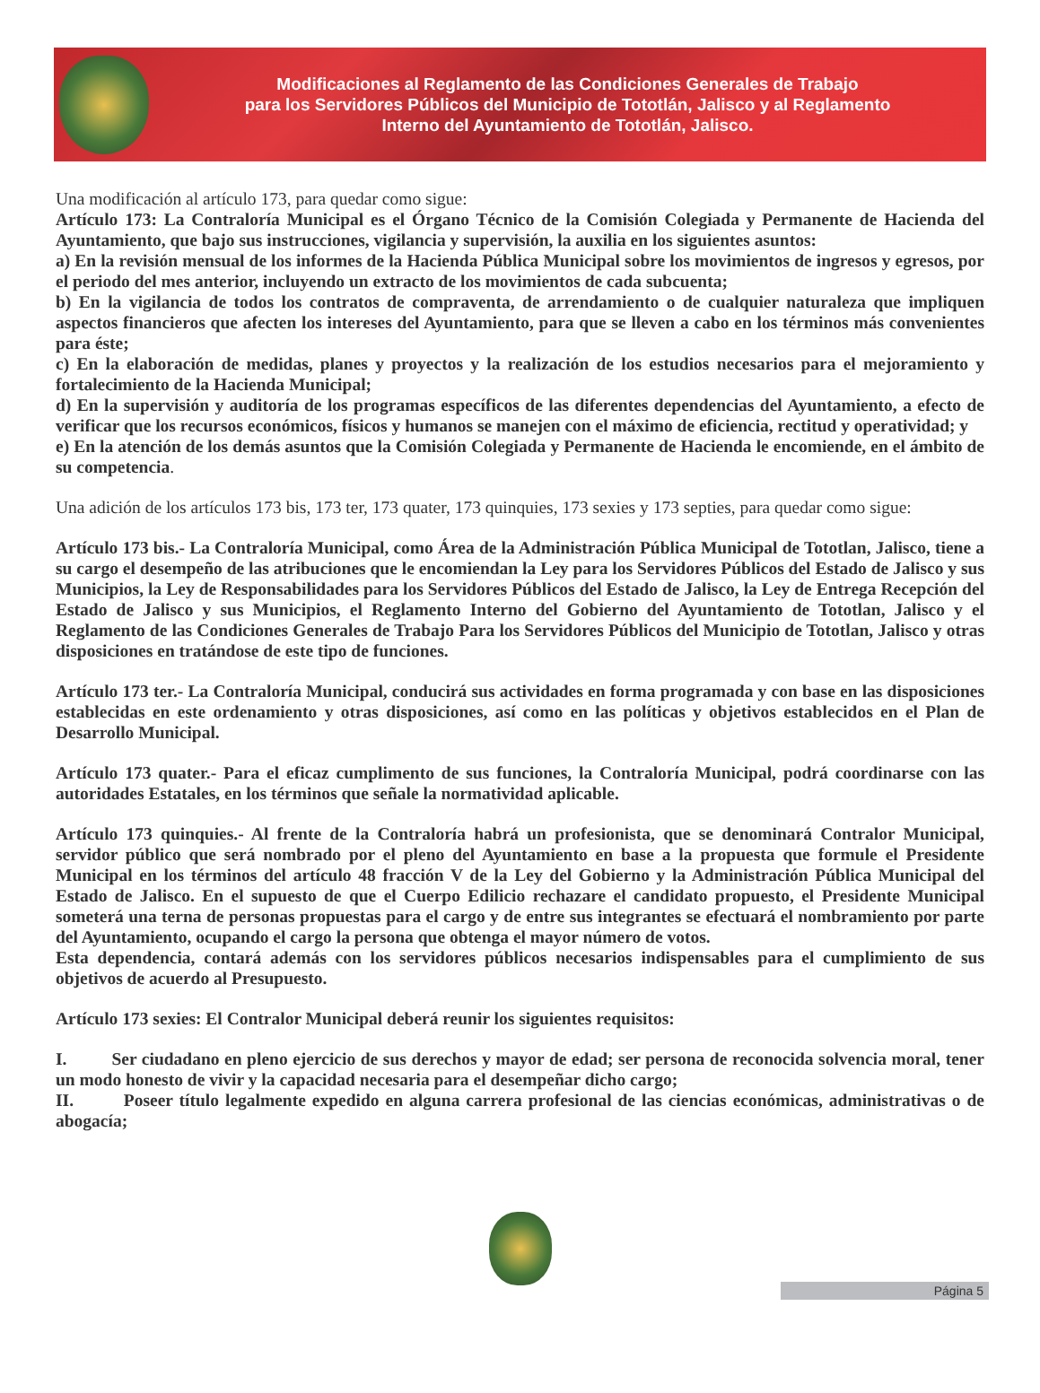Modificaciones al Reglamento de las Condiciones Generales de Trabajo
para los Servidores Públicos del Municipio de Tototlán, Jalisco y al Reglamento
Interno del Ayuntamiento de Tototlán, Jalisco.
Una modificación al artículo 173, para quedar como sigue:
Artículo 173: La Contraloría Municipal es el Órgano Técnico de la Comisión Colegiada y Permanente de Hacienda del Ayuntamiento, que bajo sus instrucciones, vigilancia y supervisión, la auxilia en los siguientes asuntos:
a) En la revisión mensual de los informes de la Hacienda Pública Municipal sobre los movimientos de ingresos y egresos, por el periodo del mes anterior, incluyendo un extracto de los movimientos de cada subcuenta;
b) En la vigilancia de todos los contratos de compraventa, de arrendamiento o de cualquier naturaleza que impliquen aspectos financieros que afecten los intereses del Ayuntamiento, para que se lleven a cabo en los términos más convenientes para éste;
c) En la elaboración de medidas, planes y proyectos y la realización de los estudios necesarios para el mejoramiento y fortalecimiento de la Hacienda Municipal;
d) En la supervisión y auditoría de los programas específicos de las diferentes dependencias del Ayuntamiento, a efecto de verificar que los recursos económicos, físicos y humanos se manejen con el máximo de eficiencia, rectitud y operatividad; y
e) En la atención de los demás asuntos que la Comisión Colegiada y Permanente de Hacienda le encomiende, en el ámbito de su competencia.
Una adición de los artículos 173 bis, 173 ter, 173 quater, 173 quinquies, 173 sexies y 173 septies, para quedar como sigue:
Artículo 173 bis.- La Contraloría Municipal, como Área de la Administración Pública Municipal de Tototlan, Jalisco, tiene a su cargo el desempeño de las atribuciones que le encomiendan la Ley para los Servidores Públicos del Estado de Jalisco y sus Municipios, la Ley de Responsabilidades para los Servidores Públicos del Estado de Jalisco, la Ley de Entrega Recepción del Estado de Jalisco y sus Municipios, el Reglamento Interno del Gobierno del Ayuntamiento de Tototlan, Jalisco y el Reglamento de las Condiciones Generales de Trabajo Para los Servidores Públicos del Municipio de Tototlan, Jalisco y otras disposiciones en tratándose de este tipo de funciones.
Artículo 173 ter.- La Contraloría Municipal, conducirá sus actividades en forma programada y con base en las disposiciones establecidas en este ordenamiento y otras disposiciones, así como en las políticas y objetivos establecidos en el Plan de Desarrollo Municipal.
Artículo 173 quater.- Para el eficaz cumplimento de sus funciones, la Contraloría Municipal, podrá coordinarse con las autoridades Estatales, en los términos que señale la normatividad aplicable.
Artículo 173 quinquies.- Al frente de la Contraloría habrá un profesionista, que se denominará Contralor Municipal, servidor público que será nombrado por el pleno del Ayuntamiento en base a la propuesta que formule el Presidente Municipal en los términos del artículo 48 fracción V de la Ley del Gobierno y la Administración Pública Municipal del Estado de Jalisco. En el supuesto de que el Cuerpo Edilicio rechazare el candidato propuesto, el Presidente Municipal someterá una terna de personas propuestas para el cargo y de entre sus integrantes se efectuará el nombramiento por parte del Ayuntamiento, ocupando el cargo la persona que obtenga el mayor número de votos.
Esta dependencia, contará además con los servidores públicos necesarios indispensables para el cumplimiento de sus objetivos de acuerdo al Presupuesto.
Artículo 173 sexies: El Contralor Municipal deberá reunir los siguientes requisitos:
I. Ser ciudadano en pleno ejercicio de sus derechos y mayor de edad; ser persona de reconocida solvencia moral, tener un modo honesto de vivir y la capacidad necesaria para el desempeñar dicho cargo;
II. Poseer título legalmente expedido en alguna carrera profesional de las ciencias económicas, administrativas o de abogacía;
Página 5